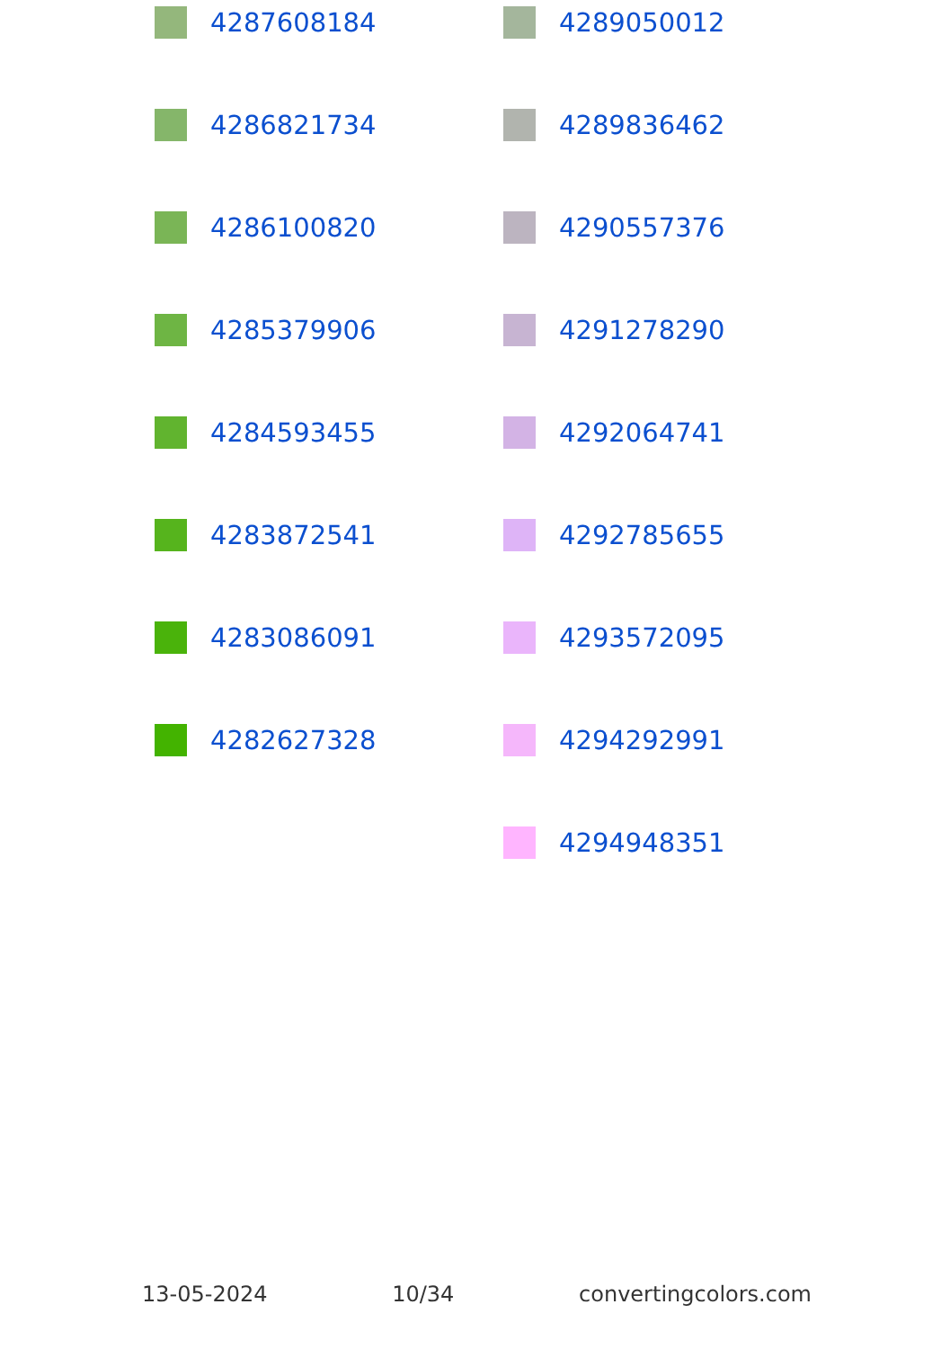4287608184
4286821734
4286100820
4285379906
4284593455
4283872541
4283086091
4282627328
4289050012
4289836462
4290557376
4291278290
4292064741
4292785655
4293572095
4294292991
4294948351
13-05-2024 10/34 convertingcolors.com